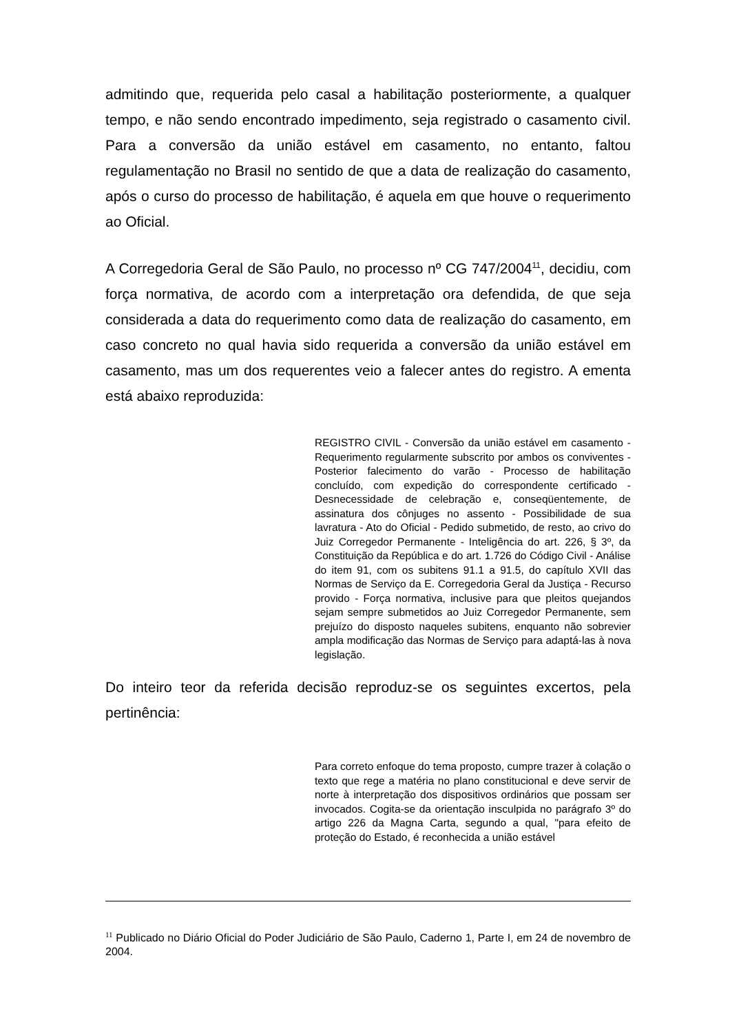admitindo que, requerida pelo casal a habilitação posteriormente, a qualquer tempo, e não sendo encontrado impedimento, seja registrado o casamento civil. Para a conversão da união estável em casamento, no entanto, faltou regulamentação no Brasil no sentido de que a data de realização do casamento, após o curso do processo de habilitação, é aquela em que houve o requerimento ao Oficial.
A Corregedoria Geral de São Paulo, no processo nº CG 747/2004<sup>11</sup>, decidiu, com força normativa, de acordo com a interpretação ora defendida, de que seja considerada a data do requerimento como data de realização do casamento, em caso concreto no qual havia sido requerida a conversão da união estável em casamento, mas um dos requerentes veio a falecer antes do registro. A ementa está abaixo reproduzida:
REGISTRO CIVIL - Conversão da união estável em casamento - Requerimento regularmente subscrito por ambos os conviventes - Posterior falecimento do varão - Processo de habilitação concluído, com expedição do correspondente certificado - Desnecessidade de celebração e, conseqüentemente, de assinatura dos cônjuges no assento - Possibilidade de sua lavratura - Ato do Oficial - Pedido submetido, de resto, ao crivo do Juiz Corregedor Permanente - Inteligência do art. 226, § 3º, da Constituição da República e do art. 1.726 do Código Civil - Análise do item 91, com os subitens 91.1 a 91.5, do capítulo XVII das Normas de Serviço da E. Corregedoria Geral da Justiça - Recurso provido - Força normativa, inclusive para que pleitos quejandos sejam sempre submetidos ao Juiz Corregedor Permanente, sem prejuízo do disposto naqueles subitens, enquanto não sobrevier ampla modificação das Normas de Serviço para adaptá-las à nova legislação.
Do inteiro teor da referida decisão reproduz-se os seguintes excertos, pela pertinência:
Para correto enfoque do tema proposto, cumpre trazer à colação o texto que rege a matéria no plano constitucional e deve servir de norte à interpretação dos dispositivos ordinários que possam ser invocados. Cogita-se da orientação insculpida no parágrafo 3º do artigo 226 da Magna Carta, segundo a qual, "para efeito de proteção do Estado, é reconhecida a união estável
<sup>11</sup> Publicado no Diário Oficial do Poder Judiciário de São Paulo, Caderno 1, Parte I, em 24 de novembro de 2004.